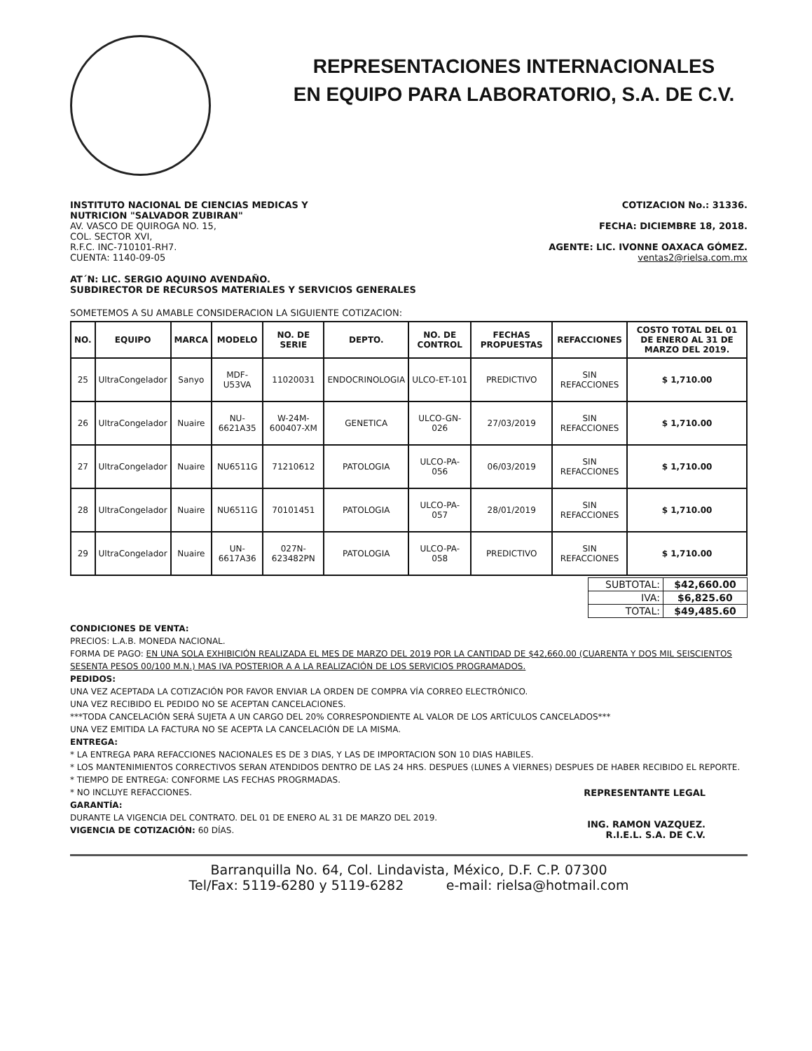REPRESENTACIONES INTERNACIONALES
EN EQUIPO PARA LABORATORIO, S.A. DE C.V.
INSTITUTO NACIONAL DE CIENCIAS MEDICAS Y
NUTRICION "SALVADOR ZUBIRAN"
AV. VASCO DE QUIROGA NO. 15,
COL. SECTOR XVI,
R.F.C. INC-710101-RH7.
CUENTA: 1140-09-05
COTIZACION No.: 31336.
FECHA: DICIEMBRE 18, 2018.
AGENTE: LIC. IVONNE OAXACA GÓMEZ.
ventas2@rielsa.com.mx
AT´N: LIC. SERGIO AQUINO AVENDAÑO.
SUBDIRECTOR DE RECURSOS MATERIALES Y SERVICIOS GENERALES
SOMETEMOS A SU AMABLE CONSIDERACION LA SIGUIENTE COTIZACION:
| NO. | EQUIPO | MARCA | MODELO | NO. DE SERIE | DEPTO. | NO. DE CONTROL | FECHAS PROPUESTAS | REFACCIONES | COSTO TOTAL DEL 01 DE ENERO AL 31 DE MARZO DEL 2019. |
| --- | --- | --- | --- | --- | --- | --- | --- | --- | --- |
| 25 | UltraCongelador | Sanyo | MDF-U53VA | 11020031 | ENDOCRINOLOGIA | ULCO-ET-101 | PREDICTIVO | SIN REFACCIONES | $ 1,710.00 |
| 26 | UltraCongelador | Nuaire | NU-6621A35 | W-24M-600407-XM | GENETICA | ULCO-GN-026 | 27/03/2019 | SIN REFACCIONES | $ 1,710.00 |
| 27 | UltraCongelador | Nuaire | NU6511G | 71210612 | PATOLOGIA | ULCO-PA-056 | 06/03/2019 | SIN REFACCIONES | $ 1,710.00 |
| 28 | UltraCongelador | Nuaire | NU6511G | 70101451 | PATOLOGIA | ULCO-PA-057 | 28/01/2019 | SIN REFACCIONES | $ 1,710.00 |
| 29 | UltraCongelador | Nuaire | UN-6617A36 | 027N-623482PN | PATOLOGIA | ULCO-PA-058 | PREDICTIVO | SIN REFACCIONES | $ 1,710.00 |
| SUBTOTAL: | $42,660.00 |
| IVA: | $6,825.60 |
| TOTAL: | $49,485.60 |
CONDICIONES DE VENTA:
PRECIOS: L.A.B. MONEDA NACIONAL.
FORMA DE PAGO: EN UNA SOLA EXHIBICIÓN REALIZADA EL MES DE MARZO DEL 2019 POR LA CANTIDAD DE $42,660.00 (CUARENTA Y DOS MIL SEISCIENTOS SESENTA PESOS 00/100 M.N.) MAS IVA POSTERIOR A A LA REALIZACIÓN DE LOS SERVICIOS PROGRAMADOS.
PEDIDOS:
UNA VEZ ACEPTADA LA COTIZACIÓN POR FAVOR ENVIAR LA ORDEN DE COMPRA VÍA CORREO ELECTRÓNICO.
UNA VEZ RECIBIDO EL PEDIDO NO SE ACEPTAN CANCELACIONES.
***TODA CANCELACIÓN SERÁ SUJETA A UN CARGO DEL 20% CORRESPONDIENTE AL VALOR DE LOS ARTÍCULOS CANCELADOS***
UNA VEZ EMITIDA LA FACTURA NO SE ACEPTA LA CANCELACIÓN DE LA MISMA.
ENTREGA:
* LA ENTREGA PARA REFACCIONES NACIONALES ES DE 3 DIAS, Y LAS DE IMPORTACION SON 10 DIAS HABILES.
* LOS MANTENIMIENTOS CORRECTIVOS SERAN ATENDIDOS DENTRO DE LAS 24 HRS. DESPUES (LUNES A VIERNES) DESPUES DE HABER RECIBIDO EL REPORTE.
* TIEMPO DE ENTREGA: CONFORME LAS FECHAS PROGRMADAS.
* NO INCLUYE REFACCIONES.
GARANTÍA:
DURANTE LA VIGENCIA DEL CONTRATO. DEL 01 DE ENERO AL 31 DE MARZO DEL 2019.
VIGENCIA DE COTIZACIÓN: 60 DÍAS.
REPRESENTANTE LEGAL
ING. RAMON VAZQUEZ.
R.I.E.L. S.A. DE C.V.
Barranquilla No. 64, Col. Lindavista, México, D.F. C.P. 07300
Tel/Fax: 5119-6280 y 5119-6282 e-mail: rielsa@hotmail.com